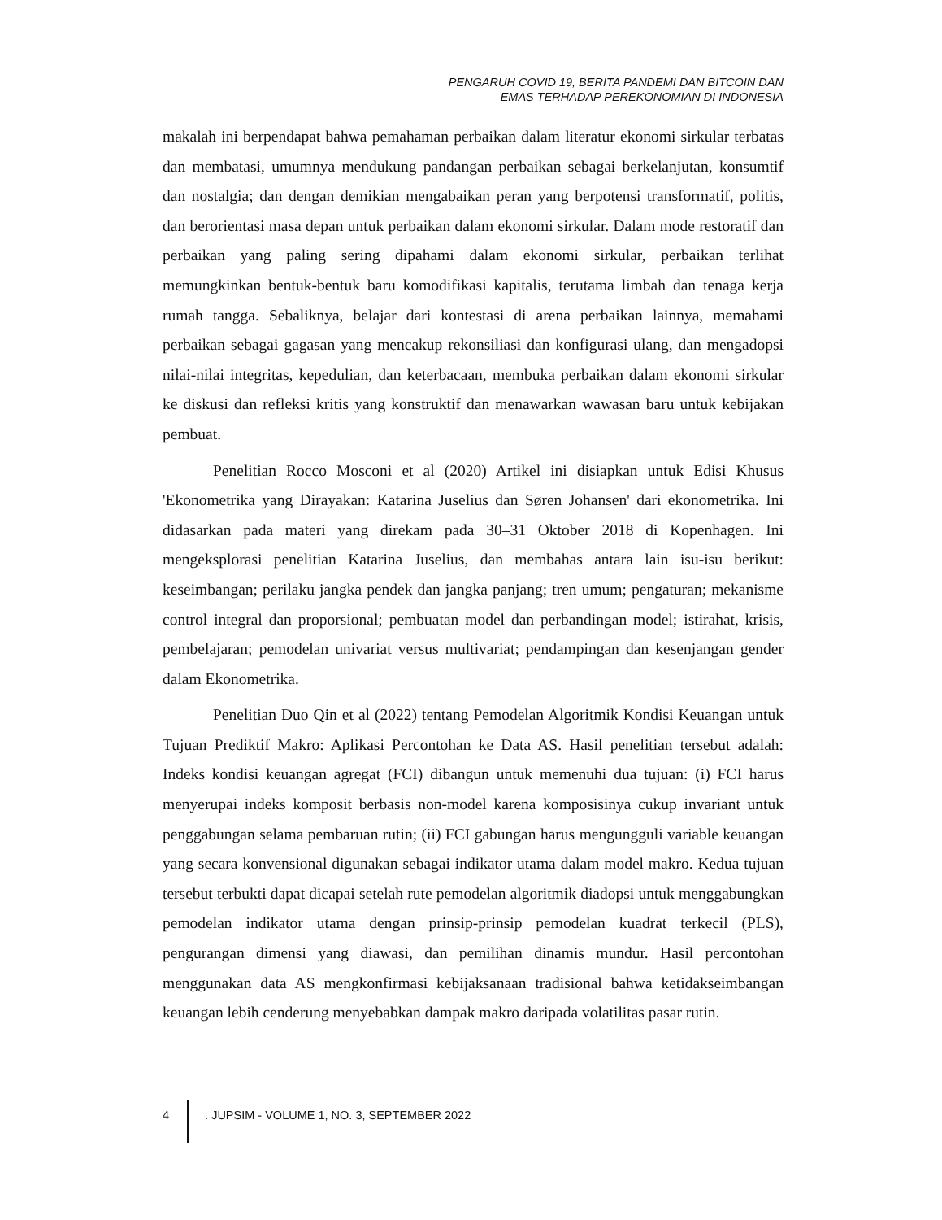PENGARUH COVID 19, BERITA PANDEMI DAN BITCOIN DAN
EMAS TERHADAP PEREKONOMIAN DI INDONESIA
makalah ini berpendapat bahwa pemahaman perbaikan dalam literatur ekonomi sirkular terbatas dan membatasi, umumnya mendukung pandangan perbaikan sebagai berkelanjutan, konsumtif dan nostalgia; dan dengan demikian mengabaikan peran yang berpotensi transformatif, politis, dan berorientasi masa depan untuk perbaikan dalam ekonomi sirkular. Dalam mode restoratif dan perbaikan yang paling sering dipahami dalam ekonomi sirkular, perbaikan terlihat memungkinkan bentuk-bentuk baru komodifikasi kapitalis, terutama limbah dan tenaga kerja rumah tangga. Sebaliknya, belajar dari kontestasi di arena perbaikan lainnya, memahami perbaikan sebagai gagasan yang mencakup rekonsiliasi dan konfigurasi ulang, dan mengadopsi nilai-nilai integritas, kepedulian, dan keterbacaan, membuka perbaikan dalam ekonomi sirkular ke diskusi dan refleksi kritis yang konstruktif dan menawarkan wawasan baru untuk kebijakan pembuat.
Penelitian Rocco Mosconi et al (2020) Artikel ini disiapkan untuk Edisi Khusus 'Ekonometrika yang Dirayakan: Katarina Juselius dan Søren Johansen' dari ekonometrika. Ini didasarkan pada materi yang direkam pada 30–31 Oktober 2018 di Kopenhagen. Ini mengeksplorasi penelitian Katarina Juselius, dan membahas antara lain isu-isu berikut: keseimbangan; perilaku jangka pendek dan jangka panjang; tren umum; pengaturan; mekanisme control integral dan proporsional; pembuatan model dan perbandingan model; istirahat, krisis, pembelajaran; pemodelan univariat versus multivariat; pendampingan dan kesenjangan gender dalam Ekonometrika.
Penelitian Duo Qin et al (2022) tentang Pemodelan Algoritmik Kondisi Keuangan untuk Tujuan Prediktif Makro: Aplikasi Percontohan ke Data AS. Hasil penelitian tersebut adalah: Indeks kondisi keuangan agregat (FCI) dibangun untuk memenuhi dua tujuan: (i) FCI harus menyerupai indeks komposit berbasis non-model karena komposisinya cukup invariant untuk penggabungan selama pembaruan rutin; (ii) FCI gabungan harus mengungguli variable keuangan yang secara konvensional digunakan sebagai indikator utama dalam model makro. Kedua tujuan tersebut terbukti dapat dicapai setelah rute pemodelan algoritmik diadopsi untuk menggabungkan pemodelan indikator utama dengan prinsip-prinsip pemodelan kuadrat terkecil (PLS), pengurangan dimensi yang diawasi, dan pemilihan dinamis mundur. Hasil percontohan menggunakan data AS mengkonfirmasi kebijaksanaan tradisional bahwa ketidakseimbangan keuangan lebih cenderung menyebabkan dampak makro daripada volatilitas pasar rutin.
4 . JUPSIM - VOLUME 1, NO. 3, SEPTEMBER 2022